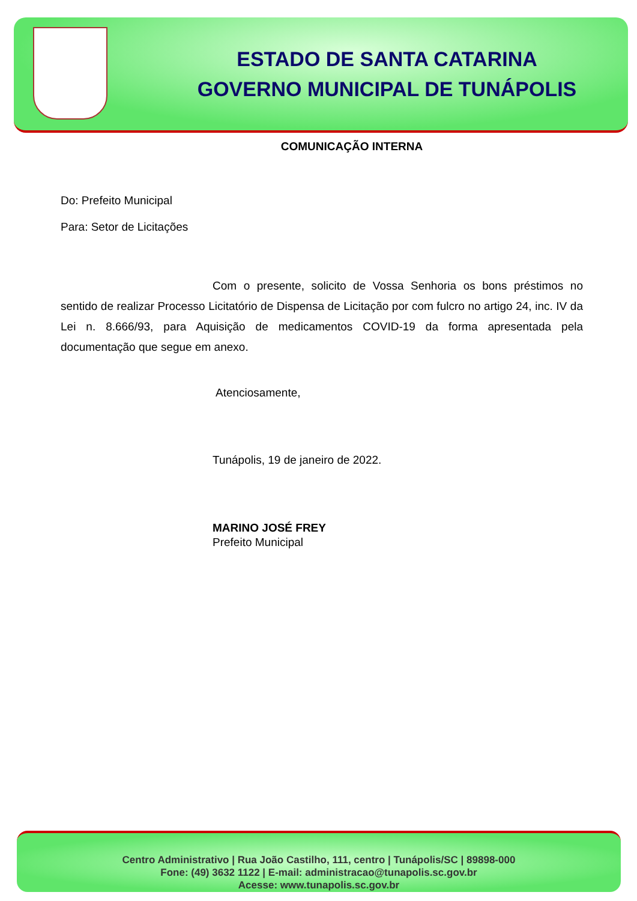ESTADO DE SANTA CATARINA
GOVERNO MUNICIPAL DE TUNÁPOLIS
COMUNICAÇÃO INTERNA
Do: Prefeito Municipal
Para: Setor de Licitações
Com o presente, solicito de Vossa Senhoria os bons préstimos no sentido de realizar Processo Licitatório de Dispensa de Licitação por com fulcro no artigo 24, inc. IV da Lei n. 8.666/93, para Aquisição de medicamentos COVID-19 da forma apresentada pela documentação que segue em anexo.
Atenciosamente,
Tunápolis, 19 de janeiro de 2022.
MARINO JOSÉ FREY
Prefeito Municipal
Centro Administrativo | Rua João Castilho, 111, centro | Tunápolis/SC | 89898-000
Fone: (49) 3632 1122 | E-mail: administracao@tunapolis.sc.gov.br
Acesse: www.tunapolis.sc.gov.br